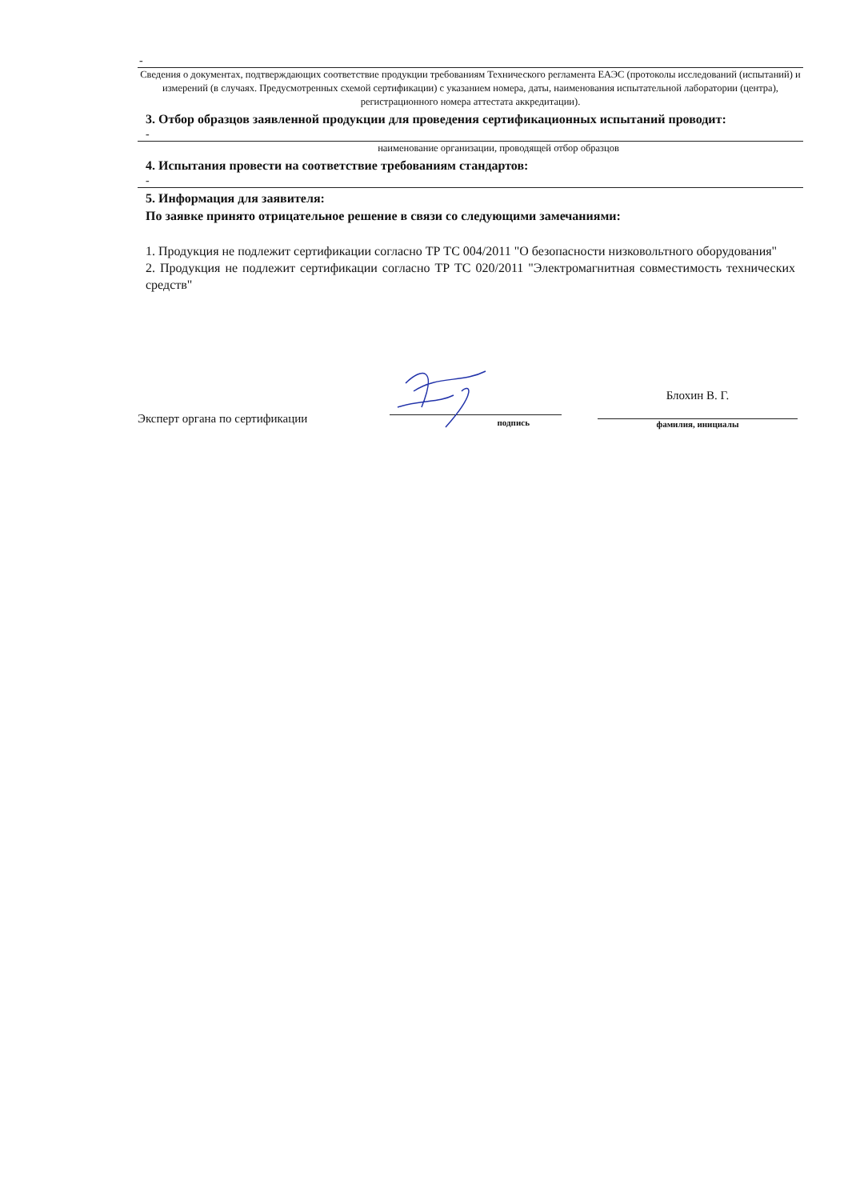-
Сведения о документах, подтверждающих соответствие продукции требованиям Технического регламента ЕАЭС (протоколы исследований (испытаний) и измерений (в случаях. Предусмотренных схемой сертификации) с указанием номера, даты, наименования испытательной лаборатории (центра), регистрационного номера аттестата аккредитации).
3. Отбор образцов заявленной продукции для проведения сертификационных испытаний проводит:
-
наименование организации, проводящей отбор образцов
4. Испытания провести на соответствие требованиям стандартов:
-
5. Информация для заявителя:
По заявке принято отрицательное решение в связи со следующими замечаниями:
1. Продукция не подлежит сертификации согласно ТР ТС 004/2011 "О безопасности низковольтного оборудования"
2. Продукция не подлежит сертификации согласно ТР ТС 020/2011 "Электромагнитная совместимость технических средств"
Эксперт органа по сертификации
подпись
Блохин В. Г.
фамилия, инициалы